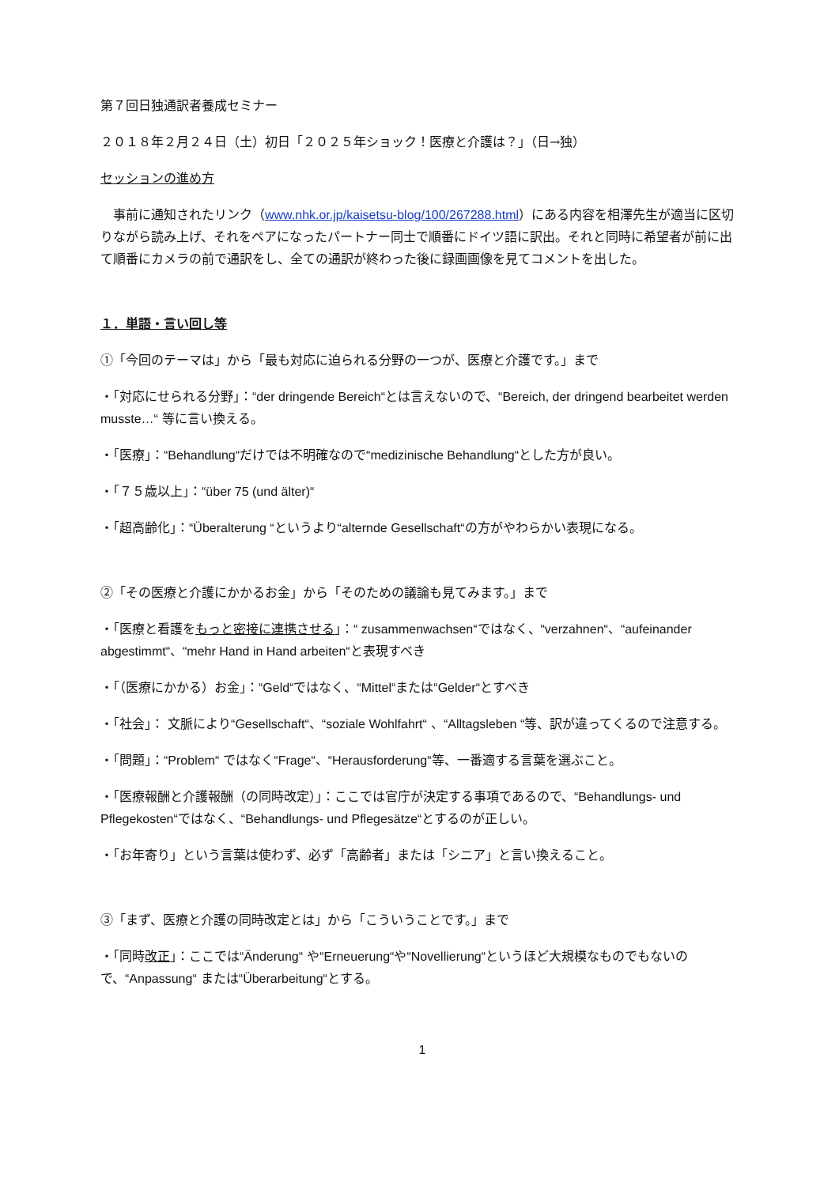第７回日独通訳者養成セミナー
２０１８年２月２４日（土）初日「２０２５年ショック！医療と介護は？」（日→独）
セッションの進め方
　事前に通知されたリンク（www.nhk.or.jp/kaisetsu-blog/100/267288.html）にある内容を相澤先生が適当に区切りながら読み上げ、それをペアになったパートナー同士で順番にドイツ語に訳出。それと同時に希望者が前に出て順番にカメラの前で通訳をし、全ての通訳が終わった後に録画画像を見てコメントを出した。
１．単語・言い回し等
①「今回のテーマは」から「最も対応に迫られる分野の一つが、医療と介護です。」まで
・「対応にせられる分野」：“der dringende Bereich“とは言えないので、“Bereich, der dringend bearbeitet werden musste…“ 等に言い換える。
・「医療」：“Behandlung“だけでは不明確なので“medizinische Behandlung“とした方が良い。
・「７５歳以上」：“über 75 (und älter)“
・「超高齢化」：“Überalterung “というより“alternde Gesellschaft“の方がやわらかい表現になる。
②「その医療と介護にかかるお金」から「そのための議論も見てみます。」まで
・「医療と看護をもっと密接に連携させる」：“ zusammenwachsen“ではなく、“verzahnen“、“aufeinander abgestimmt“、“mehr Hand in Hand arbeiten“と表現すべき
・「（医療にかかる）お金」：“Geld“ではなく、“Mittel“または“Gelder“とすべき
・「社会」： 文脈により“Gesellschaft“、“soziale Wohlfahrt“ 、“Alltagsleben “等、訳が違ってくるので注意する。
・「問題」：“Problem“ ではなく“Frage“、“Herausforderung“等、一番適する言葉を選ぶこと。
・「医療報酬と介護報酬（の同時改定）」：ここでは官庁が決定する事項であるので、“Behandlungs- und Pflegekosten“ではなく、“Behandlungs- und Pflegesätze“とするのが正しい。
・「お年寄り」という言葉は使わず、必ず「高齢者」または「シニア」と言い換えること。
③「まず、医療と介護の同時改定とは」から「こういうことです。」まで
・「同時改正」：ここでは“Änderung“ や“Erneuerung“や“Novellierung“というほど大規模なものでもないので、“Anpassung“ または“Überarbeitung“とする。
1